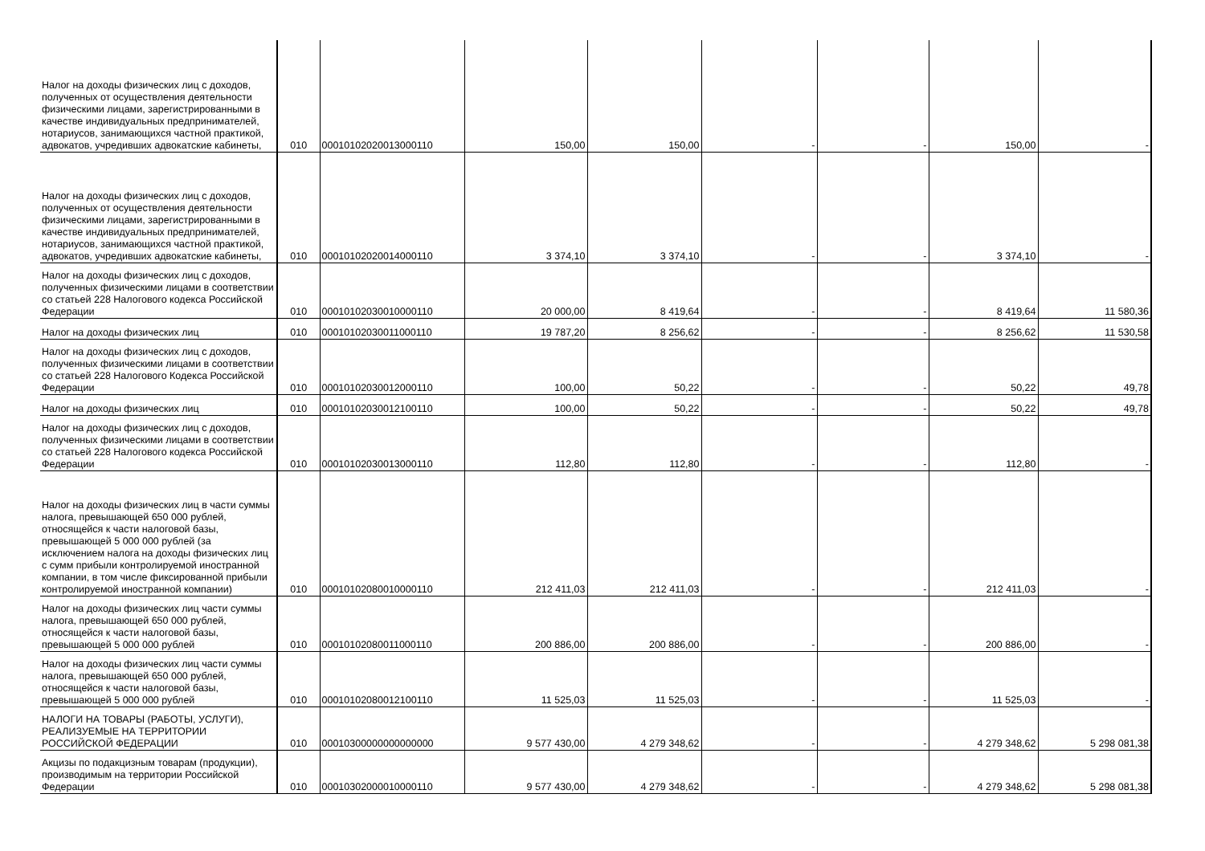| Налог на доходы физических лиц с доходов, полученных от осуществления деятельности физическими лицами, зарегистрированными в качестве индивидуальных предпринимателей, нотариусов, занимающихся частной практикой, адвокатов, учредивших адвокатские кабинеты, | 010 | 00010102020013000110 | 150,00 | 150,00 | - | - | 150,00 | - |
| Налог на доходы физических лиц с доходов, полученных от осуществления деятельности физическими лицами, зарегистрированными в качестве индивидуальных предпринимателей, нотариусов, занимающихся частной практикой, адвокатов, учредивших адвокатские кабинеты, | 010 | 00010102020014000110 | 3 374,10 | 3 374,10 | - | - | 3 374,10 | - |
| Налог на доходы физических лиц с доходов, полученных физическими лицами в соответствии со статьей 228 Налогового кодекса Российской Федерации | 010 | 00010102030010000110 | 20 000,00 | 8 419,64 | - | - | 8 419,64 | 11 580,36 |
| Налог на доходы физических лиц | 010 | 00010102030011000110 | 19 787,20 | 8 256,62 | - | - | 8 256,62 | 11 530,58 |
| Налог на доходы физических лиц с доходов, полученных физическими лицами в соответствии со статьей 228 Налогового Кодекса Российской Федерации | 010 | 00010102030012000110 | 100,00 | 50,22 | - | - | 50,22 | 49,78 |
| Налог на доходы физических лиц | 010 | 00010102030012100110 | 100,00 | 50,22 | - | - | 50,22 | 49,78 |
| Налог на доходы физических лиц с доходов, полученных физическими лицами в соответствии со статьей 228 Налогового кодекса Российской Федерации | 010 | 00010102030013000110 | 112,80 | 112,80 | - | - | 112,80 | - |
| Налог на доходы физических лиц в части суммы налога, превышающей 650 000 рублей, относящейся к части налоговой базы, превышающей 5 000 000 рублей (за исключением налога на доходы физических лиц с сумм прибыли контролируемой иностранной компании, в том числе фиксированной прибыли контролируемой иностранной компании) | 010 | 00010102080010000110 | 212 411,03 | 212 411,03 | - | - | 212 411,03 | - |
| Налог на доходы физических лиц части суммы налога, превышающей 650 000 рублей, относящейся к части налоговой базы, превышающей 5 000 000 рублей | 010 | 00010102080011000110 | 200 886,00 | 200 886,00 | - | - | 200 886,00 | - |
| Налог на доходы физических лиц части суммы налога, превышающей 650 000 рублей, относящейся к части налоговой базы, превышающей 5 000 000 рублей | 010 | 00010102080012100110 | 11 525,03 | 11 525,03 | - | - | 11 525,03 | - |
| НАЛОГИ НА ТОВАРЫ (РАБОТЫ, УСЛУГИ), РЕАЛИЗУЕМЫЕ НА ТЕРРИТОРИИ РОССИЙСКОЙ ФЕДЕРАЦИИ | 010 | 00010300000000000000 | 9 577 430,00 | 4 279 348,62 | - | - | 4 279 348,62 | 5 298 081,38 |
| Акцизы по подакцизным товарам (продукции), производимым на территории Российской Федерации | 010 | 00010302000010000110 | 9 577 430,00 | 4 279 348,62 | - | - | 4 279 348,62 | 5 298 081,38 |